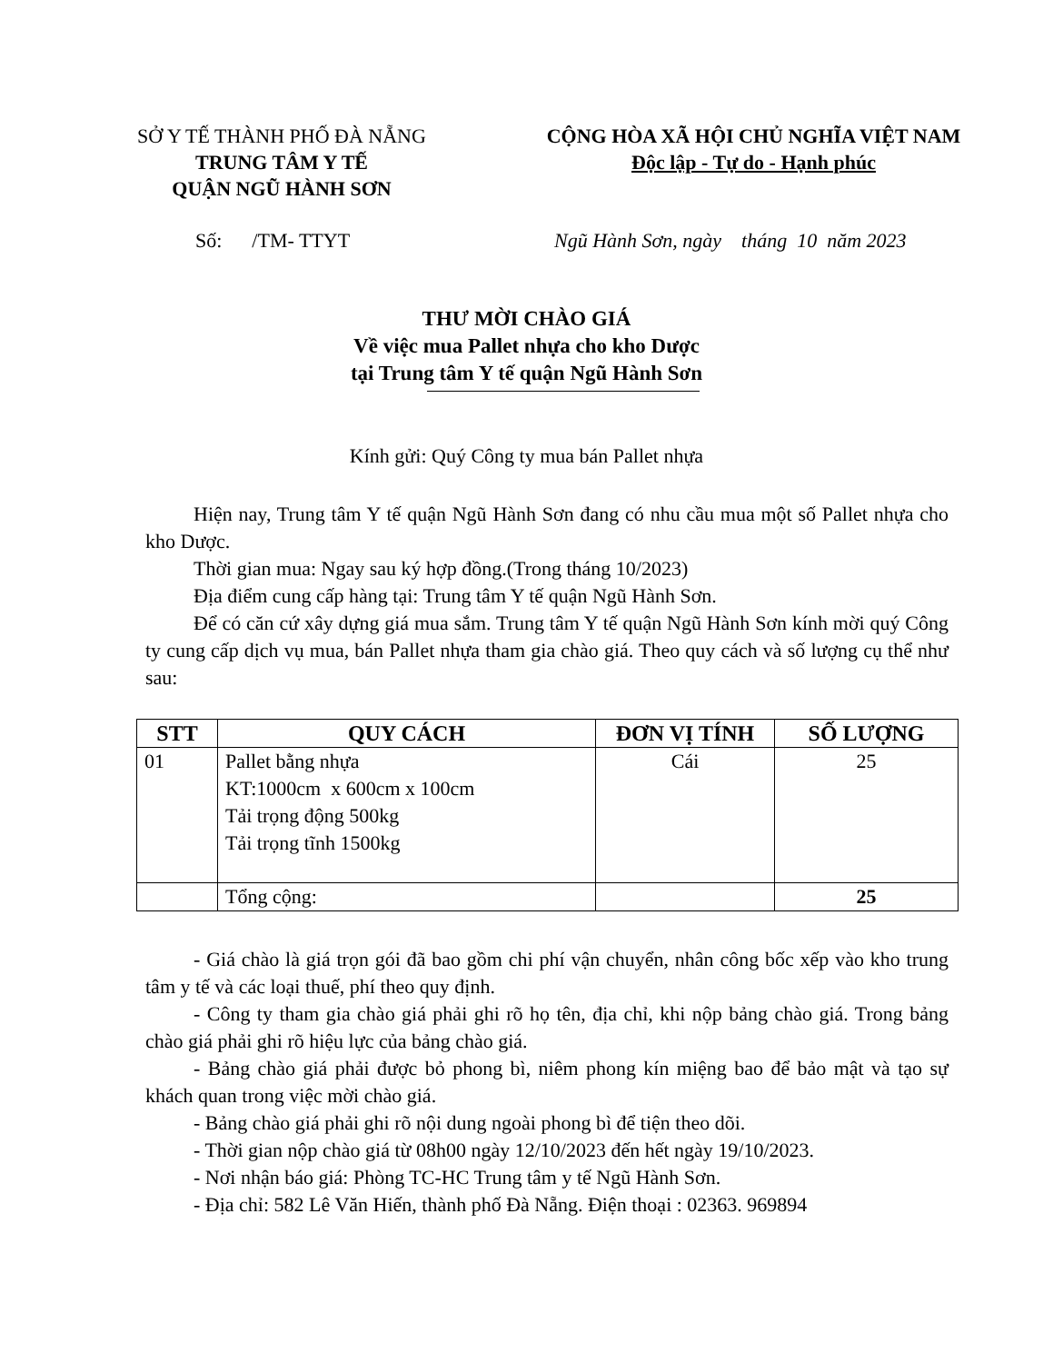SỞ Y TẾ THÀNH PHỐ ĐÀ NẴNG
TRUNG TÂM Y TẾ
QUẬN NGŨ HÀNH SƠN
CỘNG HÒA XÃ HỘI CHỦ NGHĨA VIỆT NAM
Độc lập - Tự do - Hạnh phúc
Số: /TM- TTYT Ngũ Hành Sơn, ngày tháng 10 năm 2023
THƯ MỜI CHÀO GIÁ
Về việc mua Pallet nhựa cho kho Dược
tại Trung tâm Y tế quận Ngũ Hành Sơn
Kính gửi: Quý Công ty mua bán Pallet nhựa
Hiện nay, Trung tâm Y tế quận Ngũ Hành Sơn đang có nhu cầu mua một số Pallet nhựa cho kho Dược.
Thời gian mua: Ngay sau ký hợp đồng.(Trong tháng 10/2023)
Địa điểm cung cấp hàng tại: Trung tâm Y tế quận Ngũ Hành Sơn.
Để có căn cứ xây dựng giá mua sắm. Trung tâm Y tế quận Ngũ Hành Sơn kính mời quý Công ty cung cấp dịch vụ mua, bán Pallet nhựa tham gia chào giá. Theo quy cách và số lượng cụ thể như sau:
| STT | QUY CÁCH | ĐƠN VỊ TÍNH | SỐ LƯỢNG |
| --- | --- | --- | --- |
| 01 | Pallet bằng nhựa KT:1000cm x 600cm x 100cm Tải trọng động 500kg Tải trọng tĩnh 1500kg | Cái | 25 |
| | Tổng cộng: | | 25 |
- Giá chào là giá trọn gói đã bao gồm chi phí vận chuyển, nhân công bốc xếp vào kho trung tâm y tế và các loại thuế, phí theo quy định.
- Công ty tham gia chào giá phải ghi rõ họ tên, địa chỉ, khi nộp bảng chào giá. Trong bảng chào giá phải ghi rõ hiệu lực của bảng chào giá.
- Bảng chào giá phải được bỏ phong bì, niêm phong kín miệng bao để bảo mật và tạo sự khách quan trong việc mời chào giá.
- Bảng chào giá phải ghi rõ nội dung ngoài phong bì để tiện theo dõi.
- Thời gian nộp chào giá từ 08h00 ngày 12/10/2023 đến hết ngày 19/10/2023.
- Nơi nhận báo giá: Phòng TC-HC Trung tâm y tế Ngũ Hành Sơn.
- Địa chỉ: 582 Lê Văn Hiến, thành phố Đà Nẵng. Điện thoại : 02363. 969894